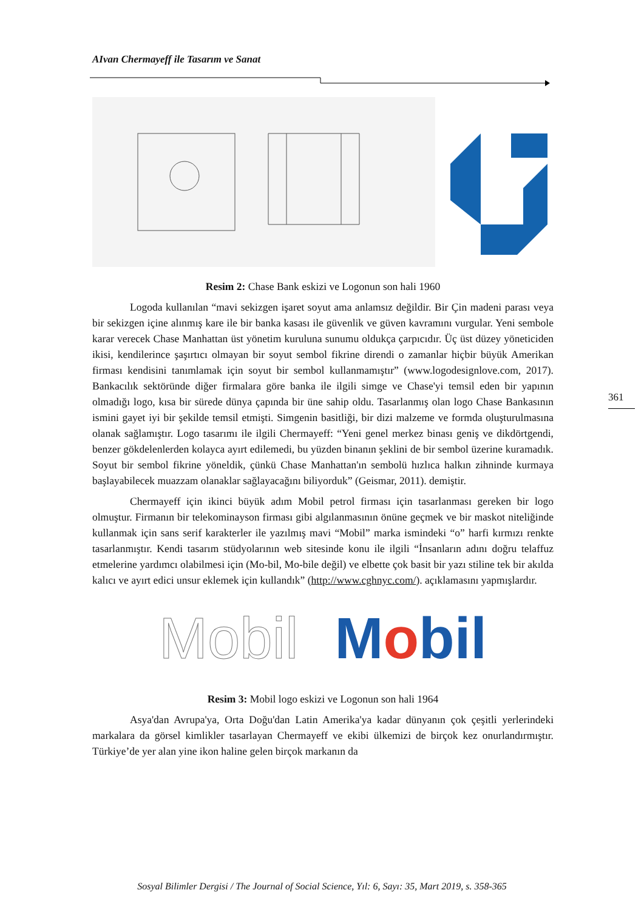AIvan Chermayeff ile Tasarım ve Sanat
Resim 2: Chase Bank eskizi ve Logonun son hali 1960
Logoda kullanılan “mavi sekizgen işaret soyut ama anlamsız değildir. Bir Çin madeni parası veya bir sekizgen içine alınmış kare ile bir banka kasası ile güvenlik ve güven kavramını vurgular. Yeni sembole karar verecek Chase Manhattan üst yönetim kuruluna sunumu oldukça çarpıcıdır. Üç üst düzey yöneticiden ikisi, kendilerince şaşırtıcı olmayan bir soyut sembol fikrine direndi o zamanlar hiçbir büyük Amerikan firması kendisini tanımlamak için soyut bir sembol kullanmamıştır” (www.logodesignlove.com, 2017). Bankacılık sektöründe diğer firmalara göre banka ile ilgili simge ve Chase'yi temsil eden bir yapının olmadığı logo, kısa bir sürede dünya çapında bir üne sahip oldu. Tasarlanmış olan logo Chase Bankasının ismini gayet iyi bir şekilde temsil etmişti. Simgenin basitliği, bir dizi malzeme ve formda oluşturulmasına olanak sağlamıştır. Logo tasarımı ile ilgili Chermayeff: “Yeni genel merkez binası geniş ve dikdörtgendi, benzer gökdelenlerden kolayca ayırt edilemedi, bu yüzden binanın şeklini de bir sembol üzerine kuramadık. Soyut bir sembol fikrine yöneldik, çünkü Chase Manhattan'ın sembolü hızlıca halkın zihninde kurmaya başlayabilecek muazzam olanaklar sağlayacağını biliyorduk” (Geismar, 2011). demiştir.
Chermayeff için ikinci büyük adım Mobil petrol firması için tasarlanması gereken bir logo olmuştur. Firmanın bir telekominayson firması gibi algılanmasının önüne geçmek ve bir maskot niteliğinde kullanmak için sans serif karakterler ile yazılmış mavi “Mobil” marka ismindeki “o” harfi kırmızı renkte tasarlanmıştır. Kendi tasarım stüdyolarının web sitesinde konu ile ilgili “İnsanların adını doğru telaffuz etmelerine yardımcı olabilmesi için (Mo-bil, Mo-bile değil) ve elbette çok basit bir yazı stiline tek bir akılda kalıcı ve ayırt edici unsur eklemek için kullandık” (http://www.cghnyc.com/). açıklamasını yapmışlardır.
Mobil Mobil
Resim 3: Mobil logo eskizi ve Logonun son hali 1964
Asya'dan Avrupa'ya, Orta Doğu'dan Latin Amerika'ya kadar dünyanın çok çeşitli yerlerindeki markalara da görsel kimlikler tasarlayan Chermayeff ve ekibi ülkemizi de birçok kez onurlandırmıştır. Türkiye’de yer alan yine ikon haline gelen birçok markanın da
361
Sosyal Bilimler Dergisi / The Journal of Social Science, Yıl: 6, Sayı: 35, Mart 2019, s. 358-365